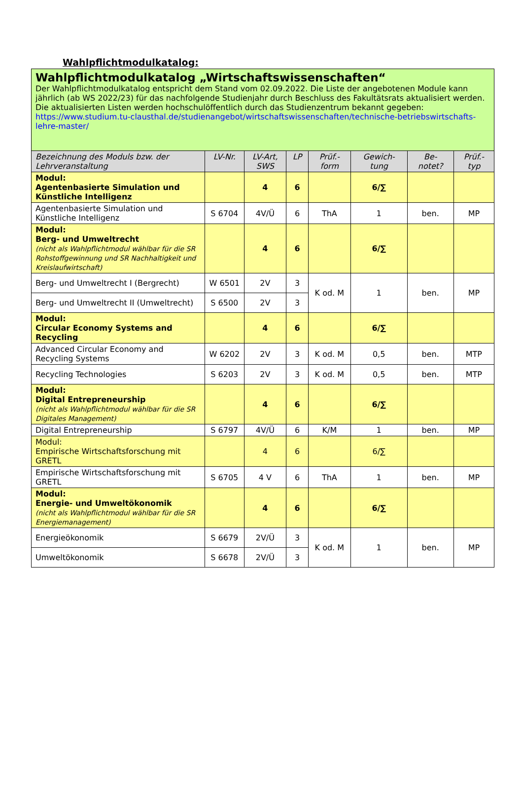Wahlpflichtmodulkatalog:
| Wahlpflichtmodulkatalog „Wirtschaftswissenschaften“ Der Wahlpflichtmodulkatalog entspricht dem Stand vom 02.09.2022. Die Liste der angebotenen Module kann jährlich (ab WS 2022/23) für das nachfolgende Studienjahr durch Beschluss des Fakultätsrats aktualisiert werden. Die aktualisierten Listen werden hochschulöffentlich durch das Studienzentrum bekannt gegeben: https://www.studium.tu-clausthal.de/studienangebot/wirtschaftswissenschaften/technische-betriebswirtschafts-lehre-master/ | | | | | | | |
| Bezeichnung des Moduls bzw. der Lehrveranstaltung | LV-Nr. | LV-Art, SWS | LP | Prüf.-form | Gewich-tung | Be-notet? | Prüf.-typ |
| Modul: Agentenbasierte Simulation und Künstliche Intelligenz | | 4 | 6 | | 6/∑ | | |
| Agentenbasierte Simulation und Künstliche Intelligenz | S 6704 | 4V/Ü | 6 | ThA | 1 | ben. | MP |
| Modul: Berg- und Umweltrecht (nicht als Wahlpflichtmodul wählbar für die SR Rohstoffgewinnung und SR Nachhaltigkeit und Kreislaufwirtschaft) | | 4 | 6 | | 6/∑ | | |
| Berg- und Umweltrecht I (Bergrecht) | W 6501 | 2V | 3 | K od. M | 1 | ben. | MP |
| Berg- und Umweltrecht II (Umweltrecht) | S 6500 | 2V | 3 | | | | |
| Modul: Circular Economy Systems and Recycling | | 4 | 6 | | 6/∑ | | |
| Advanced Circular Economy and Recycling Systems | W 6202 | 2V | 3 | K od. M | 0,5 | ben. | MTP |
| Recycling Technologies | S 6203 | 2V | 3 | K od. M | 0,5 | ben. | MTP |
| Modul: Digital Entrepreneurship (nicht als Wahlpflichtmodul wählbar für die SR Digitales Management) | | 4 | 6 | | 6/∑ | | |
| Digital Entrepreneurship | S 6797 | 4V/Ü | 6 | K/M | 1 | ben. | MP |
| Modul: Empirische Wirtschaftsforschung mit GRETL | | 4 | 6 | | 6/∑ | | |
| Empirische Wirtschaftsforschung mit GRETL | S 6705 | 4 V | 6 | ThA | 1 | ben. | MP |
| Modul: Energie- und Umweltökonomik (nicht als Wahlpflichtmodul wählbar für die SR Energiemanagement) | | 4 | 6 | | 6/∑ | | |
| Energieökonomik | S 6679 | 2V/Ü | 3 | K od. M | 1 | ben. | MP |
| Umweltökonomik | S 6678 | 2V/Ü | 3 | | | | |